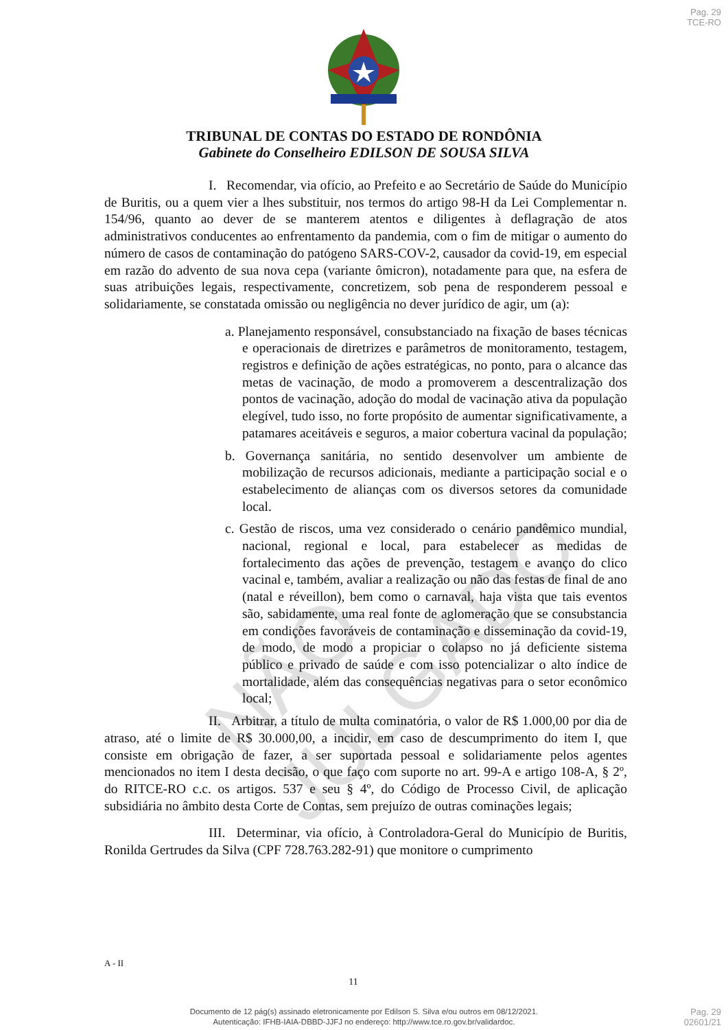Pag. 29
TCE-RO
TRIBUNAL DE CONTAS DO ESTADO DE RONDÔNIA
Gabinete do Conselheiro EDILSON DE SOUSA SILVA
NÃO JULGADO
I. Recomendar, via ofício, ao Prefeito e ao Secretário de Saúde do Município de Buritis, ou a quem vier a lhes substituir, nos termos do artigo 98-H da Lei Complementar n. 154/96, quanto ao dever de se manterem atentos e diligentes à deflagração de atos administrativos conducentes ao enfrentamento da pandemia, com o fim de mitigar o aumento do número de casos de contaminação do patógeno SARS-COV-2, causador da covid-19, em especial em razão do advento de sua nova cepa (variante ômicron), notadamente para que, na esfera de suas atribuições legais, respectivamente, concretizem, sob pena de responderem pessoal e solidariamente, se constatada omissão ou negligência no dever jurídico de agir, um (a):
a. Planejamento responsável, consubstanciado na fixação de bases técnicas e operacionais de diretrizes e parâmetros de monitoramento, testagem, registros e definição de ações estratégicas, no ponto, para o alcance das metas de vacinação, de modo a promoverem a descentralização dos pontos de vacinação, adoção do modal de vacinação ativa da população elegível, tudo isso, no forte propósito de aumentar significativamente, a patamares aceitáveis e seguros, a maior cobertura vacinal da população;
b. Governança sanitária, no sentido desenvolver um ambiente de mobilização de recursos adicionais, mediante a participação social e o estabelecimento de alianças com os diversos setores da comunidade local.
c. Gestão de riscos, uma vez considerado o cenário pandêmico mundial, nacional, regional e local, para estabelecer as medidas de fortalecimento das ações de prevenção, testagem e avanço do clico vacinal e, também, avaliar a realização ou não das festas de final de ano (natal e réveillon), bem como o carnaval, haja vista que tais eventos são, sabidamente, uma real fonte de aglomeração que se consubstancia em condições favoráveis de contaminação e disseminação da covid-19, de modo, de modo a propiciar o colapso no já deficiente sistema público e privado de saúde e com isso potencializar o alto índice de mortalidade, além das consequências negativas para o setor econômico local;
II. Arbitrar, a título de multa cominatória, o valor de R$ 1.000,00 por dia de atraso, até o limite de R$ 30.000,00, a incidir, em caso de descumprimento do item I, que consiste em obrigação de fazer, a ser suportada pessoal e solidariamente pelos agentes mencionados no item I desta decisão, o que faço com suporte no art. 99-A e artigo 108-A, § 2º, do RITCE-RO c.c. os artigos. 537 e seu § 4º, do Código de Processo Civil, de aplicação subsidiária no âmbito desta Corte de Contas, sem prejuízo de outras cominações legais;
III. Determinar, via ofício, à Controladora-Geral do Município de Buritis, Ronilda Gertrudes da Silva (CPF 728.763.282-91) que monitore o cumprimento
A - II
11
Documento de 12 pág(s) assinado eletronicamente por Edilson S. Silva e/ou outros em 08/12/2021.
Autenticação: IFHB-IAIA-DBBD-JJFJ no endereço: http://www.tce.ro.gov.br/validardoc.
Pag. 29
02601/21